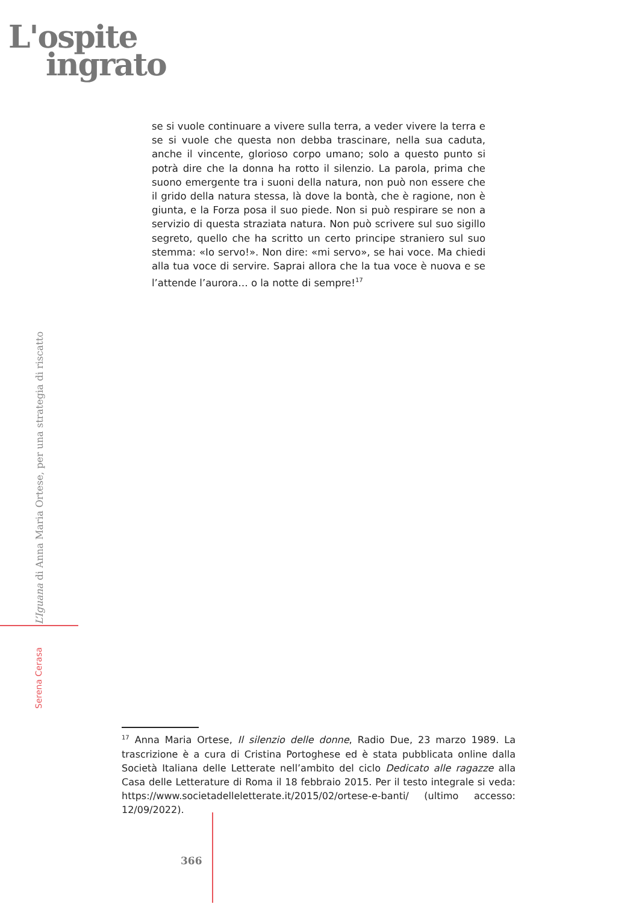L'ospite
ingrato
se si vuole continuare a vivere sulla terra, a veder vivere la terra e se si vuole che questa non debba trascinare, nella sua caduta, anche il vincente, glorioso corpo umano; solo a questo punto si potrà dire che la donna ha rotto il silenzio. La parola, prima che suono emergente tra i suoni della natura, non può non essere che il grido della natura stessa, là dove la bontà, che è ragione, non è giunta, e la Forza posa il suo piede. Non si può respirare se non a servizio di questa straziata natura. Non può scrivere sul suo sigillo segreto, quello che ha scritto un certo principe straniero sul suo stemma: «Io servo!». Non dire: «mi servo», se hai voce. Ma chiedi alla tua voce di servire. Saprai allora che la tua voce è nuova e se l’attende l’aurora… o la notte di sempre!<sup>17</sup>
L’Iguana di Anna Maria Ortese, per una strategia di riscatto
Serena Cerasa
<sup>17</sup> Anna Maria Ortese, Il silenzio delle donne, Radio Due, 23 marzo 1989. La trascrizione è a cura di Cristina Portoghese ed è stata pubblicata online dalla Società Italiana delle Letterate nell’ambito del ciclo Dedicato alle ragazze alla Casa delle Letterature di Roma il 18 febbraio 2015. Per il testo integrale si veda: https://www.societadelleletterate.it/2015/02/ortese-e-banti/ (ultimo accesso: 12/09/2022).
366